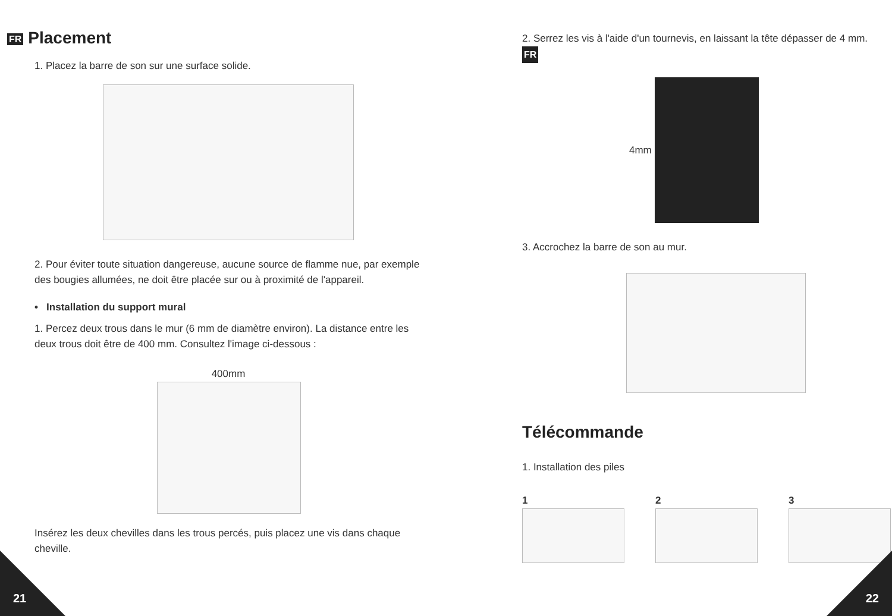FR Placement
1. Placez la barre de son sur une surface solide.
2. Pour éviter toute situation dangereuse, aucune source de flamme nue, par exemple des bougies allumées, ne doit être placée sur ou à proximité de l'appareil.
• Installation du support mural
1. Percez deux trous dans le mur (6 mm de diamètre environ). La distance entre les deux trous doit être de 400 mm. Consultez l'image ci-dessous :
400mm
Insérez les deux chevilles dans les trous percés, puis placez une vis dans chaque cheville.
21
2. Serrez les vis à l'aide d'un tournevis, en laissant la tête dépasser de 4 mm. FR
4mm
3. Accrochez la barre de son au mur.
Télécommande
1. Installation des piles
1 2 3
22